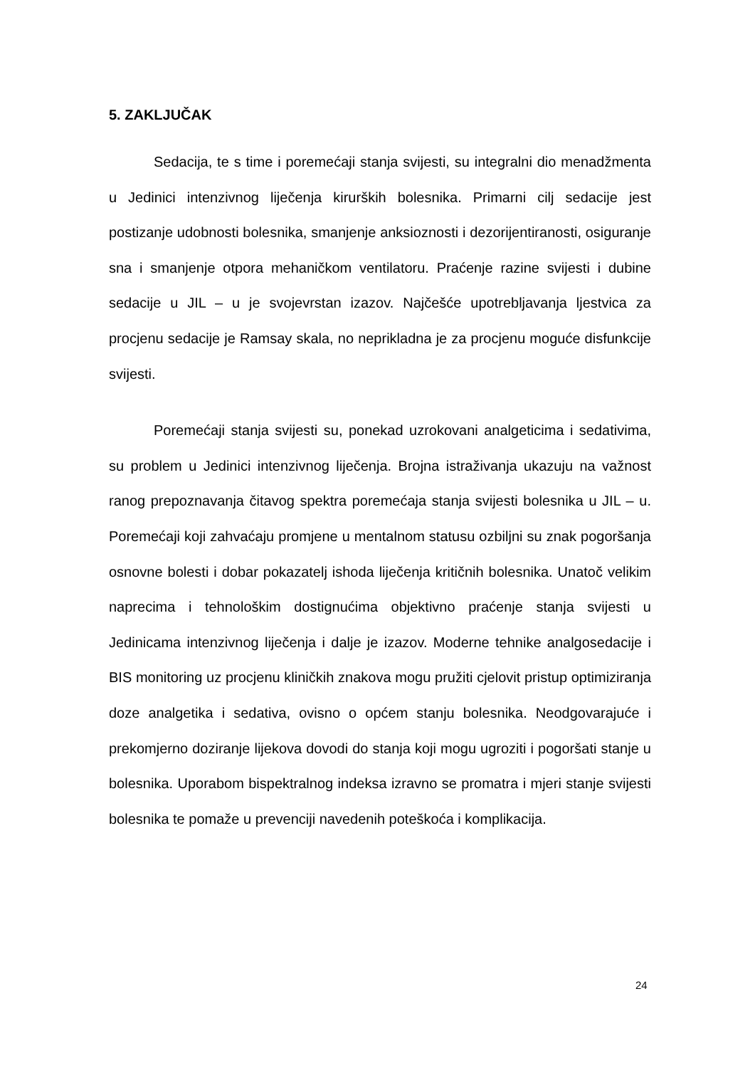5. ZAKLJUČAK
Sedacija, te s time i poremećaji stanja svijesti, su integralni dio menadžmenta u Jedinici intenzivnog liječenja kirurških bolesnika. Primarni cilj sedacije jest postizanje udobnosti bolesnika, smanjenje anksioznosti i dezorijentiranosti, osiguranje sna i smanjenje otpora mehaničkom ventilatoru. Praćenje razine svijesti i dubine sedacije u JIL – u je svojevrstan izazov. Najčešće upotrebljavanja ljestvica za procjenu sedacije je Ramsay skala, no neprikladna je za procjenu moguće disfunkcije svijesti.
Poremećaji stanja svijesti su, ponekad uzrokovani analgeticima i sedativima, su problem u Jedinici intenzivnog liječenja. Brojna istraživanja ukazuju na važnost ranog prepoznavanja čitavog spektra poremećaja stanja svijesti bolesnika u JIL – u. Poremećaji koji zahvaćaju promjene u mentalnom statusu ozbiljni su znak pogoršanja osnovne bolesti i dobar pokazatelj ishoda liječenja kritičnih bolesnika. Unatoč velikim naprecima i tehnološkim dostignućima objektivno praćenje stanja svijesti u Jedinicama intenzivnog liječenja i dalje je izazov. Moderne tehnike analgosedacije i BIS monitoring uz procjenu kliničkih znakova mogu pružiti cjelovit pristup optimiziranja doze analgetika i sedativa, ovisno o općem stanju bolesnika. Neodgovarajuće i prekomjerno doziranje lijekova dovodi do stanja koji mogu ugroziti i pogoršati stanje u bolesnika. Uporabom bispektralnog indeksa izravno se promatra i mjeri stanje svijesti bolesnika te pomaže u prevenciji navedenih poteškoća i komplikacija.
24